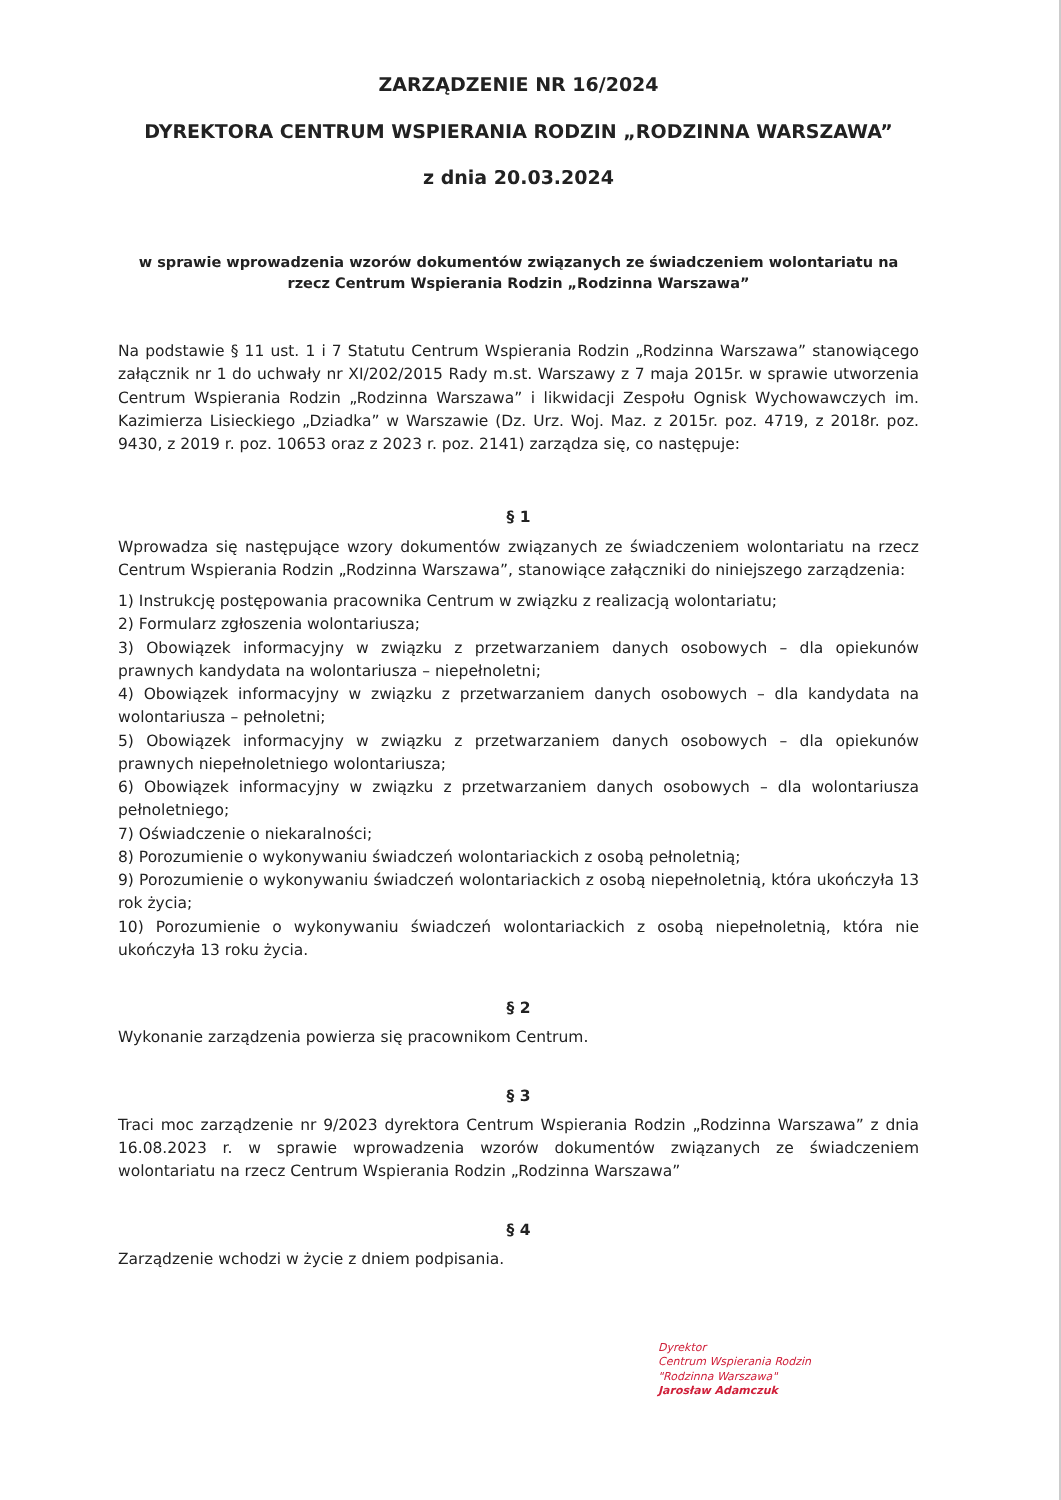ZARZĄDZENIE NR 16/2024
DYREKTORA CENTRUM WSPIERANIA RODZIN „RODZINNA WARSZAWA”
z dnia 20.03.2024
w sprawie wprowadzenia wzorów dokumentów związanych ze świadczeniem wolontariatu na rzecz Centrum Wspierania Rodzin „Rodzinna Warszawa”
Na podstawie § 11 ust. 1 i 7 Statutu Centrum Wspierania Rodzin „Rodzinna Warszawa” stanowiącego załącznik nr 1 do uchwały nr XI/202/2015 Rady m.st. Warszawy z 7 maja 2015r. w sprawie utworzenia Centrum Wspierania Rodzin „Rodzinna Warszawa” i likwidacji Zespołu Ognisk Wychowawczych im. Kazimierza Lisieckiego „Dziadka” w Warszawie (Dz. Urz. Woj. Maz. z 2015r. poz. 4719, z 2018r. poz. 9430, z 2019 r. poz. 10653 oraz z 2023 r. poz. 2141) zarządza się, co następuje:
§ 1
Wprowadza się następujące wzory dokumentów związanych ze świadczeniem wolontariatu na rzecz Centrum Wspierania Rodzin „Rodzinna Warszawa”, stanowiące załączniki do niniejszego zarządzenia:
1) Instrukcję postępowania pracownika Centrum w związku z realizacją wolontariatu;
2) Formularz zgłoszenia wolontariusza;
3) Obowiązek informacyjny w związku z przetwarzaniem danych osobowych – dla opiekunów prawnych kandydata na wolontariusza – niepełnoletni;
4) Obowiązek informacyjny w związku z przetwarzaniem danych osobowych – dla kandydata na wolontariusza – pełnoletni;
5) Obowiązek informacyjny w związku z przetwarzaniem danych osobowych – dla opiekunów prawnych niepełnoletniego wolontariusza;
6) Obowiązek informacyjny w związku z przetwarzaniem danych osobowych – dla wolontariusza pełnoletniego;
7) Oświadczenie o niekaralności;
8) Porozumienie o wykonywaniu świadczeń wolontariackich z osobą pełnoletnią;
9) Porozumienie o wykonywaniu świadczeń wolontariackich z osobą niepełnoletnią, która ukończyła 13 rok życia;
10) Porozumienie o wykonywaniu świadczeń wolontariackich z osobą niepełnoletnią, która nie ukończyła 13 roku życia.
§ 2
Wykonanie zarządzenia powierza się pracownikom Centrum.
§ 3
Traci moc zarządzenie nr 9/2023 dyrektora Centrum Wspierania Rodzin „Rodzinna Warszawa” z dnia 16.08.2023 r. w sprawie wprowadzenia wzorów dokumentów związanych ze świadczeniem wolontariatu na rzecz Centrum Wspierania Rodzin „Rodzinna Warszawa”
§ 4
Zarządzenie wchodzi w życie z dniem podpisania.
Dyrektor
Centrum Wspierania Rodzin
"Rodzinna Warszawa"
Jarosław Adamczuk